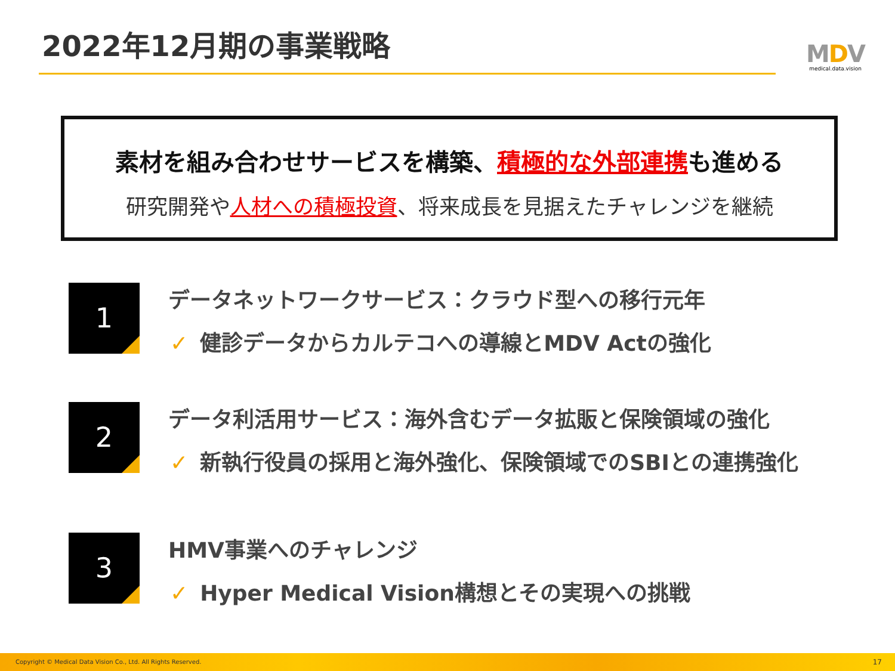2022年12月期の事業戦略
MDV
medical.data.vision
素材を組み合わせサービスを構築、積極的な外部連携も進める
研究開発や人材への積極投資、将来成長を見据えたチャレンジを継続
1 データネットワークサービス：クラウド型への移行元年
✓ 健診データからカルテコへの導線とMDV Actの強化
2 データ利活用サービス：海外含むデータ拡販と保険領域の強化
✓ 新執行役員の採用と海外強化、保険領域でのSBIとの連携強化
3 HMV事業へのチャレンジ
✓ Hyper Medical Vision構想とその実現への挑戦
Copyright © Medical Data Vision Co., Ltd. All Rights Reserved. 17